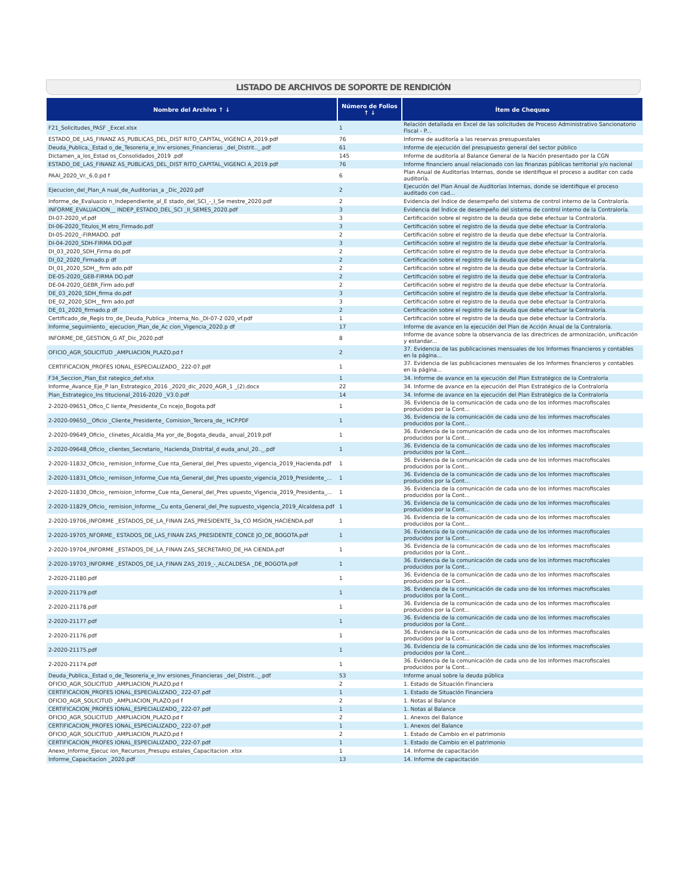LISTADO DE ARCHIVOS DE SOPORTE DE RENDICIÓN
| Nombre del Archivo ↑ ↓ | Número de Folios ↑ ↓ | Ítem de Chequeo |
| --- | --- | --- |
| F21_Solicitudes_PASF _Excel.xlsx | 1 | Relación detallada en Excel de las solicitudes de Proceso Administrativo Sancionatorio Fiscal - P... |
| ESTADO_DE_LAS_FINANZ AS_PUBLICAS_DEL_DIST RITO_CAPITAL_VIGENCI A_2019.pdf | 76 | Informe de auditoría a las reservas presupuestales |
| Deuda_Publica,_Estad o_de_Tesoreria_e_Inv ersiones_Financieras _del_Distrit.._.pdf | 61 | Informe de ejecución del presupuesto general del sector público |
| Dictamen_a_los_Estad os_Consolidados_2019 .pdf | 145 | Informe de auditoría al Balance General de la Nación presentado por la CGN |
| ESTADO_DE_LAS_FINANZ AS_PUBLICAS_DEL_DIST RITO_CAPITAL_VIGENCI A_2019.pdf | 76 | Informe financiero anual relacionado con las finanzas públicas territorial y/o nacional |
| PAAI_2020_Vr._6.0.pd f | 6 | Plan Anual de Auditorías Internas, donde se identifique el proceso a auditar con cada auditoría. |
| Ejecucion_del_Plan_A nual_de_Auditorias_a _Dic_2020.pdf | 2 | Ejecución del Plan Anual de Auditorías Internas, donde se identifique el proceso auditado con cad... |
| Informe_de_Evaluacio n_Independiente_al_E stado_del_SCI_-_I_Se mestre_2020.pdf | 2 | Evidencia del Índice de desempeño del sistema de control interno de la Contraloría. |
| INFORME_EVALUACION__ INDEP_ESTADO_DEL_SCI _II_SEMES_2020.pdf | 3 | Evidencia del Índice de desempeño del sistema de control interno de la Contraloría. |
| DI-07-2020_vf.pdf | 3 | Certificación sobre el registro de la deuda que debe efectuar la Contraloría. |
| DI-06-2020_Titulos_M etro_Firmado.pdf | 3 | Certificación sobre el registro de la deuda que debe efectuar la Contraloría. |
| DI-05-2020_-FIRMADO. pdf | 2 | Certificación sobre el registro de la deuda que debe efectuar la Contraloría. |
| DI-04-2020_SDH-FIRMA DO.pdf | 3 | Certificación sobre el registro de la deuda que debe efectuar la Contraloría. |
| DI_03_2020_SDH_Firma do.pdf | 2 | Certificación sobre el registro de la deuda que debe efectuar la Contraloría. |
| DI_02_2020_Firmado.p df | 2 | Certificación sobre el registro de la deuda que debe efectuar la Contraloría. |
| DI_01_2020_SDH__firm ado.pdf | 2 | Certificación sobre el registro de la deuda que debe efectuar la Contraloría. |
| DE-05-2020_GEB-FIRMA DO.pdf | 2 | Certificación sobre el registro de la deuda que debe efectuar la Contraloría. |
| DE-04-2020_GEBR_Firm ado.pdf | 2 | Certificación sobre el registro de la deuda que debe efectuar la Contraloría. |
| DE_03_2020_SDH_firma do.pdf | 3 | Certificación sobre el registro de la deuda que debe efectuar la Contraloría. |
| DE_02_2020_SDH__firm ado.pdf | 3 | Certificación sobre el registro de la deuda que debe efectuar la Contraloría. |
| DE_01_2020_firmado.p df | 2 | Certificación sobre el registro de la deuda que debe efectuar la Contraloría. |
| Certificado_de_Regis tro_de_Deuda_Publica _Interna_No._DI-07-2 020_vf.pdf | 1 | Certificación sobre el registro de la deuda que debe efectuar la Contraloría. |
| Informe_seguimiento_ ejecucion_Plan_de_Ac cion_Vigencia_2020.p df | 17 | Informe de avance en la ejecución del Plan de Acción Anual de la Contraloría. |
| INFORME_DE_GESTION_G AT_Dic_2020.pdf | 8 | Informe de avance sobre la observancia de las directrices de armonización, unificación y estandar... |
| OFICIO_AGR_SOLICITUD _AMPLIACION_PLAZO.pd f | 2 | 37. Evidencia de las publicaciones mensuales de los Informes financieros y contables en la página... |
| CERTIFICACION_PROFES IONAL_ESPECIALIZADO_ 222-07.pdf | 1 | 37. Evidencia de las publicaciones mensuales de los Informes financieros y contables en la página... |
| F34_Seccion_Plan_Est rategico_def.xlsx | 1 | 34. Informe de avance en la ejecución del Plan Estratégico de la Contraloría |
| Informe_Avance_Eje_P lan_Estrategico_2016 _2020_dic_2020_AGR_1 _(2).docx | 22 | 34. Informe de avance en la ejecución del Plan Estratégico de la Contraloría |
| Plan_Estrategico_Ins titucional_2016-2020 _V3.0.pdf | 14 | 34. Informe de avance en la ejecución del Plan Estratégico de la Contraloría |
| 2-2020-09651_Ofico_C liente_Presidente_Co ncejo_Bogota.pdf | 1 | 36. Evidencia de la comunicación de cada uno de los informes macrofiscales producidos por la Cont... |
| 2-2020-09650__Oficio _Cliente_Presidente_ Comision_Tercera_de_ HCP.PDF | 1 | 36. Evidencia de la comunicación de cada uno de los informes macrofiscales producidos por la Cont... |
| 2-2020-09649_Oficio_ clinetes_Alcaldia_Ma yor_de_Bogota_deuda_ anual_2019.pdf | 1 | 36. Evidencia de la comunicación de cada uno de los informes macrofiscales producidos por la Cont... |
| 2-2020-09648_Oficio_ clientes_Secretario_ Hacienda_Distrital_d euda_anul_20.._.pdf | 1 | 36. Evidencia de la comunicación de cada uno de los informes macrofiscales producidos por la Cont... |
| 2-2020-11832_Oficio_ remision_Informe_Cue nta_General_del_Pres upuesto_vigencia_2019_Hacienda.pdf | 1 | 36. Evidencia de la comunicación de cada uno de los informes macrofiscales producidos por la Cont... |
| 2-2020-11831_Oficio_ remiison_Informe_Cue nta_General_del_Pres upuesto_vigencia_2019_Presidente_... | 1 | 36. Evidencia de la comunicación de cada uno de los informes macrofiscales producidos por la Cont... |
| 2-2020-11830_Oficio_ remision_Informe_Cue nta_General_del_Pres upuesto_Vigencia_2019_Presidenta_... | 1 | 36. Evidencia de la comunicación de cada uno de los informes macrofiscales producidos por la Cont... |
| 2-2020-11829_Oficio_ remision_Informe__Cu enta_General_del_Pre supuesto_vigencia_2019_Alcaldesa.pdf | 1 | 36. Evidencia de la comunicación de cada uno de los informes macrofiscales producidos por la Cont... |
| 2-2020-19706_INFORME _ESTADOS_DE_LA_FINAN ZAS_PRESIDENTE_3a_CO MISION_HACIENDA.pdf | 1 | 36. Evidencia de la comunicación de cada uno de los informes macrofiscales producidos por la Cont... |
| 2-2020-19705_NFORME_ ESTADOS_DE_LAS_FINAN ZAS_PRESIDENTE_CONCE JO_DE_BOGOTA.pdf | 1 | 36. Evidencia de la comunicación de cada uno de los informes macrofiscales producidos por la Cont... |
| 2-2020-19704_INFORME _ESTADOS_DE_LA_FINAN ZAS_SECRETARIO_DE_HA CIENDA.pdf | 1 | 36. Evidencia de la comunicación de cada uno de los informes macrofiscales producidos por la Cont... |
| 2-2020-19703_INFORME _ESTADOS_DE_LA_FINAN ZAS_2019_-_ALCALDESA _DE_BOGOTA.pdf | 1 | 36. Evidencia de la comunicación de cada uno de los informes macrofiscales producidos por la Cont... |
| 2-2020-21180.pdf | 1 | 36. Evidencia de la comunicación de cada uno de los informes macrofiscales producidos por la Cont... |
| 2-2020-21179.pdf | 1 | 36. Evidencia de la comunicación de cada uno de los informes macrofiscales producidos por la Cont... |
| 2-2020-21178.pdf | 1 | 36. Evidencia de la comunicación de cada uno de los informes macrofiscales producidos por la Cont... |
| 2-2020-21177.pdf | 1 | 36. Evidencia de la comunicación de cada uno de los informes macrofiscales producidos por la Cont... |
| 2-2020-21176.pdf | 1 | 36. Evidencia de la comunicación de cada uno de los informes macrofiscales producidos por la Cont... |
| 2-2020-21175.pdf | 1 | 36. Evidencia de la comunicación de cada uno de los informes macrofiscales producidos por la Cont... |
| 2-2020-21174.pdf | 1 | 36. Evidencia de la comunicación de cada uno de los informes macrofiscales producidos por la Cont... |
| Deuda_Publica,_Estad o_de_Tesoreria_e_Inv ersiones_Financieras _del_Distrit.._.pdf | 53 | Informe anual sobre la deuda pública |
| OFICIO_AGR_SOLICITUD _AMPLIACION_PLAZO.pd f | 2 | 1. Estado de Situación Financiera |
| CERTIFICACION_PROFES IONAL_ESPECIALIZADO_ 222-07.pdf | 1 | 1. Estado de Situación Financiera |
| OFICIO_AGR_SOLICITUD _AMPLIACION_PLAZO.pd f | 2 | 1. Notas al Balance |
| CERTIFICACION_PROFES IONAL_ESPECIALIZADO_ 222-07.pdf | 1 | 1. Notas al Balance |
| OFICIO_AGR_SOLICITUD _AMPLIACION_PLAZO.pd f | 2 | 1. Anexos del Balance |
| CERTIFICACION_PROFES IONAL_ESPECIALIZADO_ 222-07.pdf | 1 | 1. Anexos del Balance |
| OFICIO_AGR_SOLICITUD _AMPLIACION_PLAZO.pd f | 2 | 1. Estado de Cambio en el patrimonio |
| CERTIFICACION_PROFES IONAL_ESPECIALIZADO_ 222-07.pdf | 1 | 1. Estado de Cambio en el patrimonio |
| Anexo_Informe_Ejecuc ion_Recursos_Presupu estales_Capacitacion .xlsx | 1 | 14. Informe de capacitación |
| Informe_Capacitacion _2020.pdf | 13 | 14. Informe de capacitación |